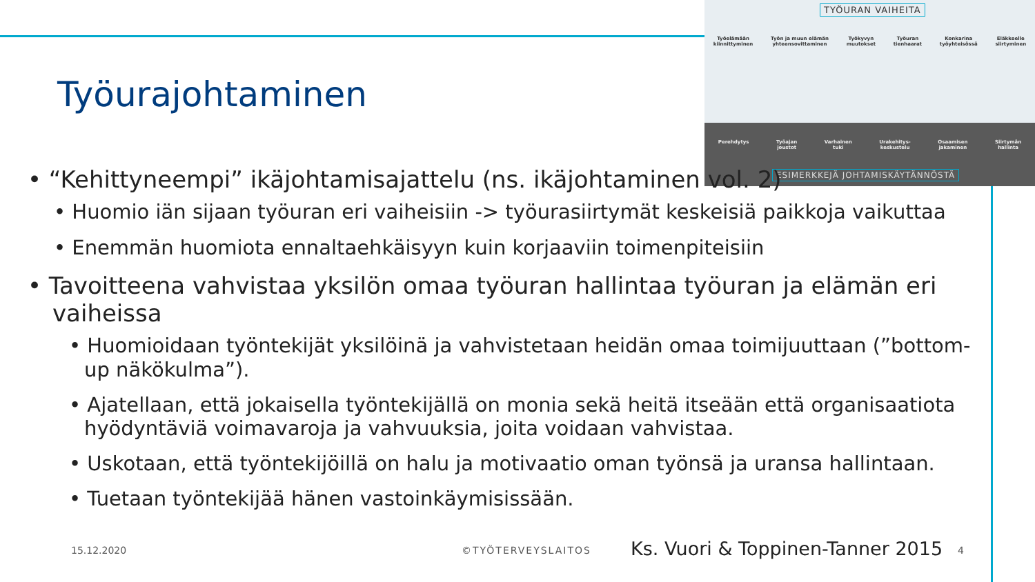TYÖURAN VAIHEITA
Työelämään
kiinnittyminen Työn ja muun elämän
yhteensovittaminen Työkyvyn
muutokset Työuran
tienhaarat Konkarina
työyhteisössä Eläkkeelle
siirtyminen
Perehdytys Työajan
joustot Varhainen
tuki Urakehitys-
keskustelu Osaamisen
jakaminen Siirtymän
hallinta
ESIMERKKEJÄ JOHTAMISKÄYTÄNNÖSTÄ
Työurajohtaminen
• “Kehittyneempi” ikäjohtamisajattelu (ns. ikäjohtaminen vol. 2)
• Huomio iän sijaan työuran eri vaiheisiin -> työurasiirtymät keskeisiä paikkoja vaikuttaa
• Enemmän huomiota ennaltaehkäisyyn kuin korjaaviin toimenpiteisiin
• Tavoitteena vahvistaa yksilön omaa työuran hallintaa työuran ja elämän eri vaiheissa
• Huomioidaan työntekijät yksilöinä ja vahvistetaan heidän omaa toimijuuttaan (”bottom-up näkökulma”).
• Ajatellaan, että jokaisella työntekijällä on monia sekä heitä itseään että organisaatiota hyödyntäviä voimavaroja ja vahvuuksia, joita voidaan vahvistaa.
• Uskotaan, että työntekijöillä on halu ja motivaatio oman työnsä ja uransa hallintaan.
• Tuetaan työntekijää hänen vastoinkäymisissään.
15.12.2020 ©TYÖTERVEYSLAITOS
Ks. Vuori & Toppinen-Tanner 2015
4